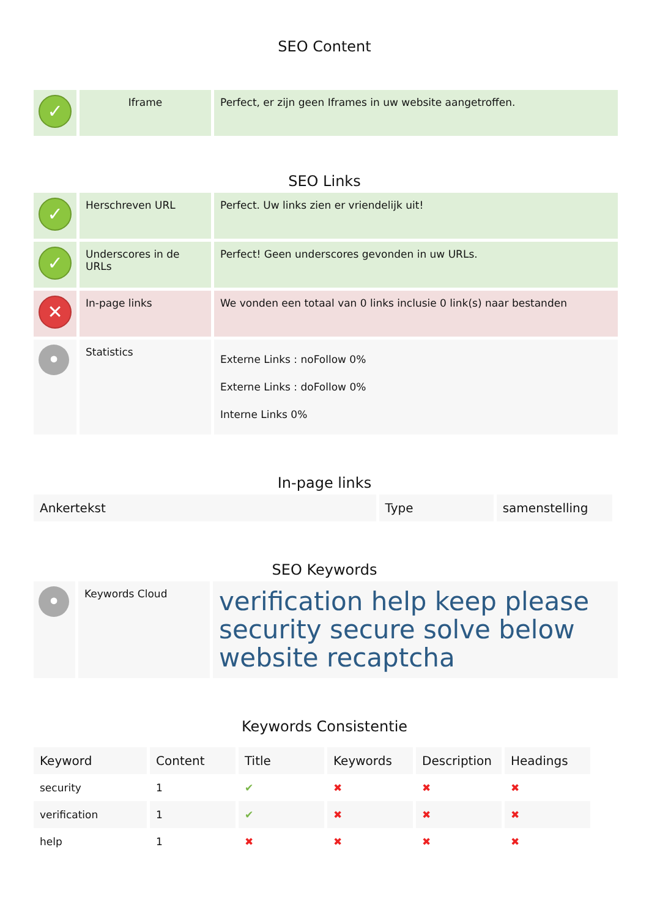SEO Content
| ✓ | Iframe | Perfect, er zijn geen Iframes in uw website aangetroffen. |
SEO Links
| ✓ | Herschreven URL | Perfect. Uw links zien er vriendelijk uit! |
| ✓ | Underscores in de URLs | Perfect! Geen underscores gevonden in uw URLs. |
| ✕ | In-page links | We vonden een totaal van 0 links inclusie 0 link(s) naar bestanden |
| • | Statistics | Externe Links : noFollow 0% Externe Links : doFollow 0% Interne Links 0% |
In-page links
| Ankertekst | Type | samenstelling |
| --- | --- | --- |
SEO Keywords
| • | Keywords Cloud | verification help keep please security secure solve below website recaptcha |
Keywords Consistentie
| Keyword | Content | Title | Keywords | Description | Headings |
| --- | --- | --- | --- | --- | --- |
| security | 1 | ✔ | ✖ | ✖ | ✖ |
| verification | 1 | ✔ | ✖ | ✖ | ✖ |
| help | 1 | ✖ | ✖ | ✖ | ✖ |